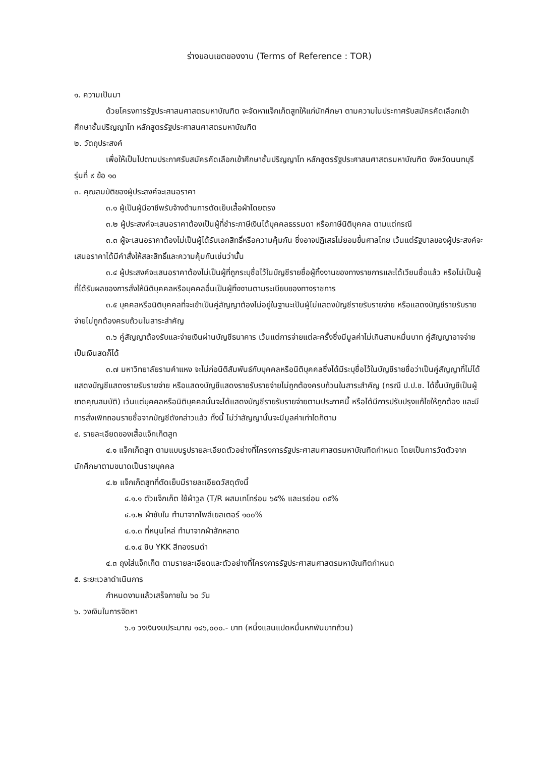ร่างขอบเขตของงาน (Terms of Reference : TOR)
๑. ความเป็นมา
ด้วยโครงการรัฐประศาสนศาสตรมหาบัณฑิต จะจัดหาแจ็กเก็ตสูทให้แก่นักศึกษา ตามความในประกาศรับสมัครคัดเลือกเข้าศึกษาชั้นปริญญาโท หลักสูตรรัฐประศาสนศาสตรมหาบัณฑิต
๒. วัตถุประสงค์
เพื่อให้เป็นไปตามประกาศรับสมัครคัดเลือกเข้าศึกษาชั้นปริญญาโท หลักสูตรรัฐประศาสนศาสตรมหาบัณฑิต จังหวัดนนทบุรี รุ่นที่ ๙ ข้อ ๑๐
๓. คุณสมบัติของผู้ประสงค์จะเสนอราคา
๓.๑ ผู้เป็นผู้มีอาชีพรับจ้างด้านการตัดเย็บเสื้อผ้าโดยตรง
๓.๒ ผู้ประสงค์จะเสนอราคาต้องเป็นผู้ที่ชำระภาษีเงินได้บุคคลธรรมดา หรือภาษีนิติบุคคล ตามแต่กรณี
๓.๓ ผู้จะเสนอราคาต้องไม่เป็นผู้ได้รับเอกสิทธิ์หรือความคุ้มกัน ซึ่งอาจปฏิเสธไม่ยอมขึ้นศาลไทย เว้นแต่รัฐบาลของผู้ประสงค์จะเสนอราคาได้มีคำสั่งให้สละสิทธิ์และความคุ้มกันเช่นว่านั้น
๓.๔ ผู้ประสงค์จะเสนอราคาต้องไม่เป็นผู้ที่ถูกระบุชื่อไว้ในบัญชีรายชื่อผู้ทิ้งงานของทางราชการและได้เวียนชื่อแล้ว หรือไม่เป็นผู้ที่ได้รับผลของการสั่งให้นิติบุคคลหรือบุคคลอื่นเป็นผู้ทิ้งงานตามระเบียบของทางราชการ
๓.๕ บุคคลหรือนิติบุคคลที่จะเข้าเป็นคู่สัญญาต้องไม่อยู่ในฐานะเป็นผู้ไม่แสดงบัญชีรายรับรายจ่าย หรือแสดงบัญชีรายรับรายจ่ายไม่ถูกต้องครบถ้วนในสาระสำคัญ
๓.๖ คู่สัญญาต้องรับและจ่ายเงินผ่านบัญชีธนาคาร เว้นแต่การจ่ายแต่ละครั้งซึ่งมีมูลค่าไม่เกินสามหมื่นบาท คู่สัญญาอาจจ่ายเป็นเงินสดก็ได้
๓.๗ มหาวิทยาลัยรามคำแหง จะไม่ก่อนิติสัมพันธ์กับบุคคลหรือนิติบุคคลซึ่งได้มีระบุชื่อไว้ในบัญชีรายชื่อว่าเป็นคู่สัญญาที่ไม่ได้แสดงบัญชีแสดงรายรับรายจ่าย หรือแสดงบัญชีแสดงรายรับรายจ่ายไม่ถูกต้องครบถ้วนในสาระสำคัญ (กรณี ป.ป.ช. ได้ขึ้นบัญชีเป็นผู้ขาดคุณสมบัติ) เว้นแต่บุคคลหรือนิติบุคคลนั้นจะได้แสดงบัญชีรายรับรายจ่ายตามประกาศนี้ หรือได้มีการปรับปรุงแก้ไขให้ถูกต้อง และมีการสั่งเพิกถอนรายชื่อจากบัญชีดังกล่าวแล้ว ทั้งนี้ ไม่ว่าสัญญานั้นจะมีมูลค่าเท่าใดก็ตาม
๔. รายละเอียดของเสื้อแจ็กเก็ตสูท
๔.๑ แจ็กเก็ตสูท ตามแบบรูปรายละเอียดตัวอย่างที่โครงการรัฐประศาสนศาสตรมหาบัณฑิตกำหนด โดยเป็นการวัดตัวจากนักศึกษาตามขนาดเป็นรายบุคคล
๔.๒ แจ็กเก็ตสูทที่ตัดเย็บมีรายละเอียดวัสดุดังนี้
๔.๑.๑ ตัวแจ็กเก็ต ใช้ผ้าวูล (T/R ผสมเทโทร่อน ๖๕% และเรย่อน ๓๕%
๔.๑.๒ ผ้าซับใน ทำมาจากโพลีเยสเตอร์ ๑๐๐%
๔.๑.๓ ที่หนุนไหล่ ทำมาจากผ้าสักหลาด
๔.๑.๔ ซิบ YKK สีทองรมดำ
๔.๓ ถุงใส่แจ็กเก็ต ตามรายละเอียดและตัวอย่างที่โครงการรัฐประศาสนศาสตรมหาบัณฑิตกำหนด
๕. ระยะเวลาดำเนินการ
กำหนดงานแล้วเสร็จภายใน ๖๐ วัน
๖. วงเงินในการจัดหา
๖.๑ วงเงินงบประมาณ ๑๘๖,๐๐๐.- บาท (หนึ่งแสนแปดหมื่นหกพันบาทถ้วน)